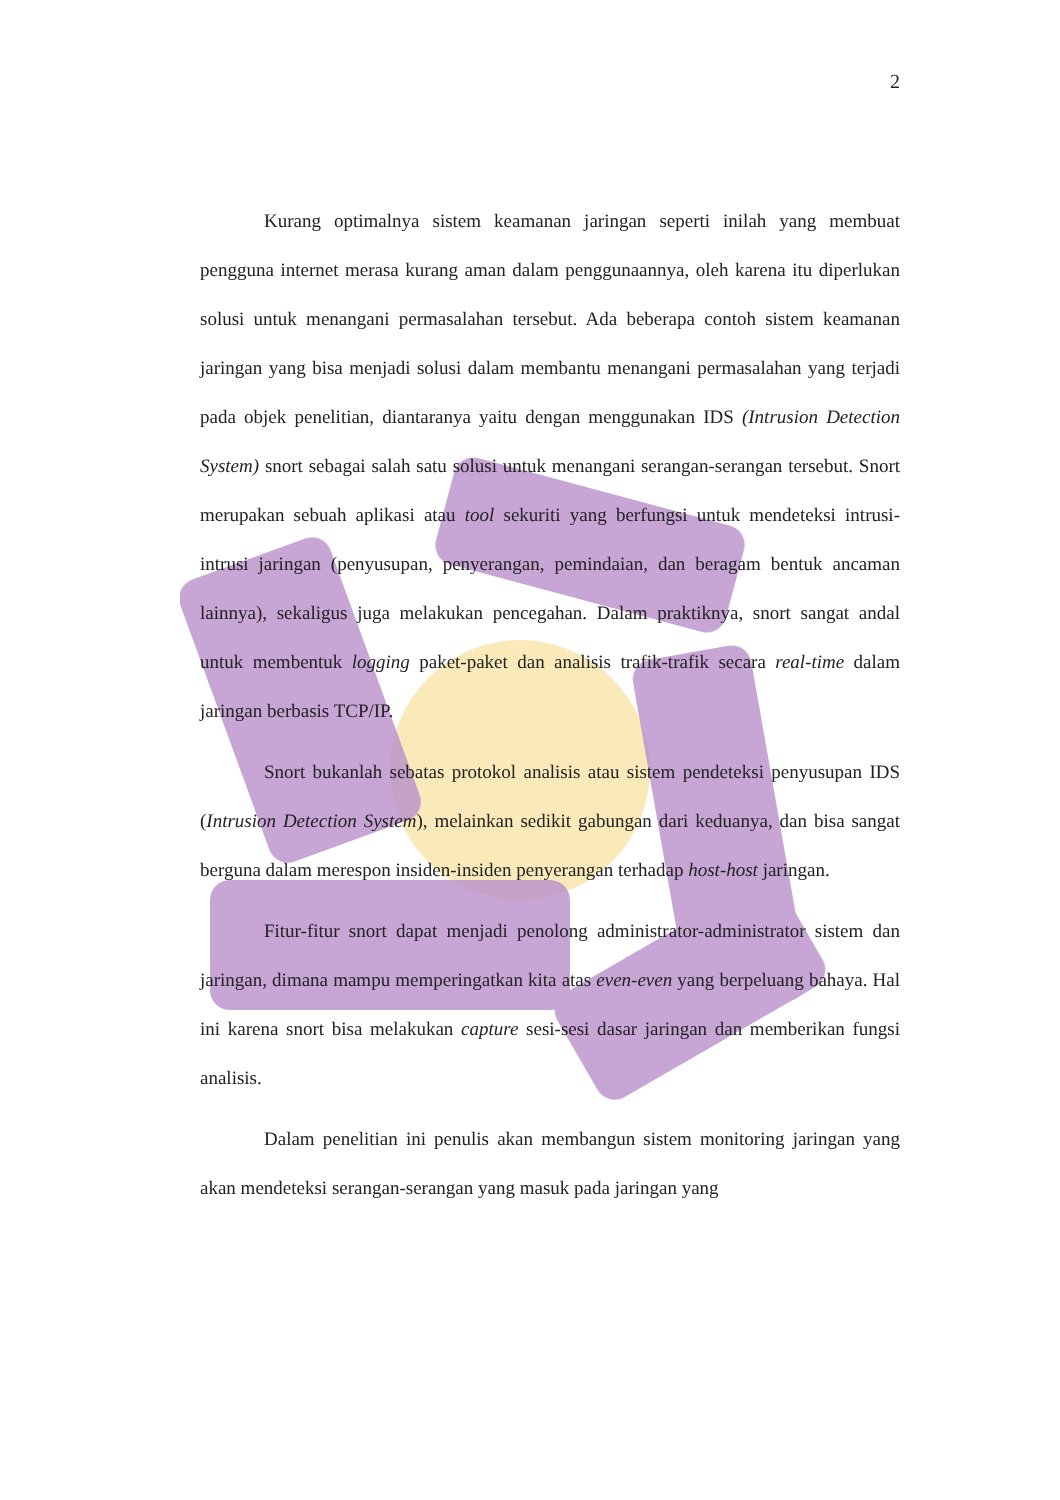2
Kurang optimalnya sistem keamanan jaringan seperti inilah yang membuat pengguna internet merasa kurang aman dalam penggunaannya, oleh karena itu diperlukan solusi untuk menangani permasalahan tersebut. Ada beberapa contoh sistem keamanan jaringan yang bisa menjadi solusi dalam membantu menangani permasalahan yang terjadi pada objek penelitian, diantaranya yaitu dengan menggunakan IDS (Intrusion Detection System) snort sebagai salah satu solusi untuk menangani serangan-serangan tersebut. Snort merupakan sebuah aplikasi atau tool sekuriti yang berfungsi untuk mendeteksi intrusi-intrusi jaringan (penyusupan, penyerangan, pemindaian, dan beragam bentuk ancaman lainnya), sekaligus juga melakukan pencegahan. Dalam praktiknya, snort sangat andal untuk membentuk logging paket-paket dan analisis trafik-trafik secara real-time dalam jaringan berbasis TCP/IP.
Snort bukanlah sebatas protokol analisis atau sistem pendeteksi penyusupan IDS (Intrusion Detection System), melainkan sedikit gabungan dari keduanya, dan bisa sangat berguna dalam merespon insiden-insiden penyerangan terhadap host-host jaringan.
Fitur-fitur snort dapat menjadi penolong administrator-administrator sistem dan jaringan, dimana mampu memperingatkan kita atas even-even yang berpeluang bahaya. Hal ini karena snort bisa melakukan capture sesi-sesi dasar jaringan dan memberikan fungsi analisis.
Dalam penelitian ini penulis akan membangun sistem monitoring jaringan yang akan mendeteksi serangan-serangan yang masuk pada jaringan yang